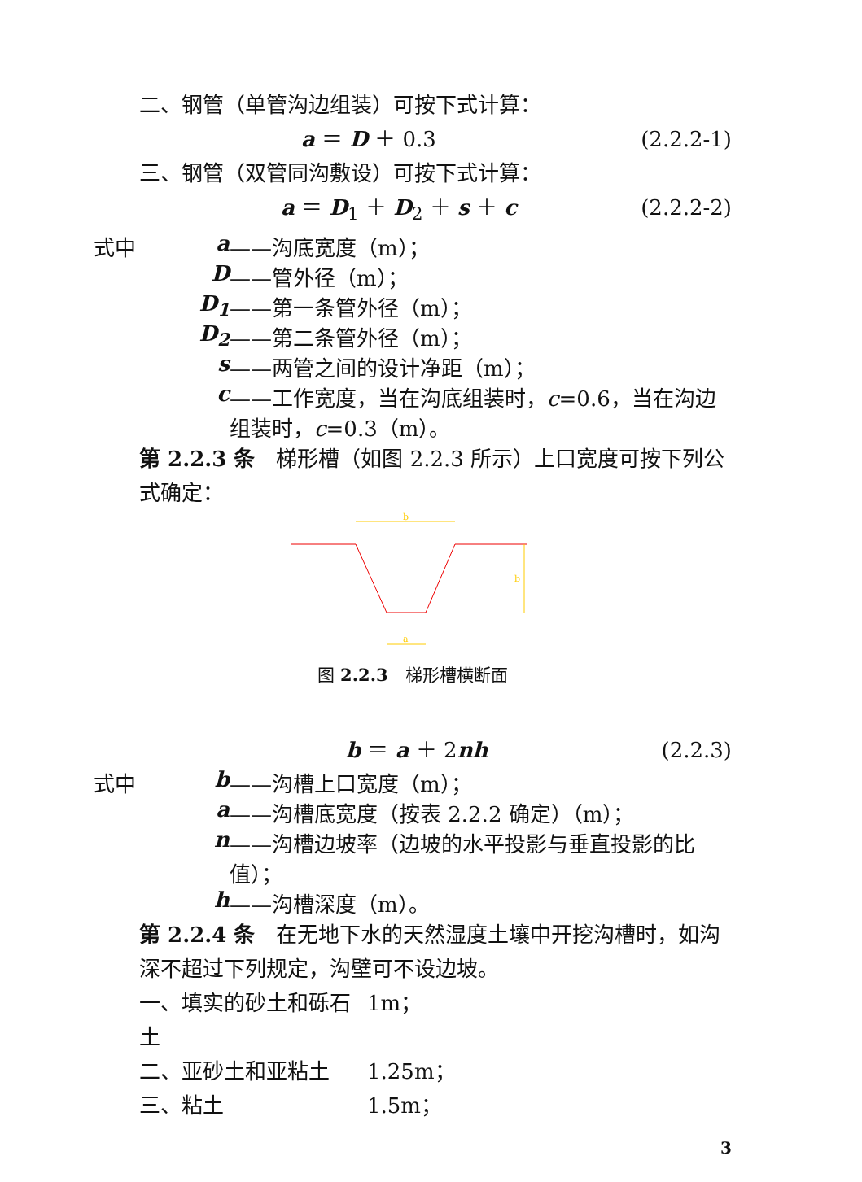二、钢管（单管沟边组装）可按下式计算：
a ＝ D ＋ 0.3 (2.2.2-1)
三、钢管（双管同沟敷设）可按下式计算：
a ＝ D<sub>1</sub> ＋ D<sub>2</sub> ＋ s ＋ c (2.2.2-2)
式中 a ——沟底宽度（m）；
D ——管外径（m）；
D<sub>1</sub> ——第一条管外径（m）；
D<sub>2</sub> ——第二条管外径（m）；
s ——两管之间的设计净距（m）；
c ——工作宽度，当在沟底组装时，c=0.6，当在沟边组装时，c=0.3（m）。
第 2.2.3 条　梯形槽（如图 2.2.3 所示）上口宽度可按下列公式确定：
b
b
a
图 2.2.3　梯形槽横断面
b ＝ a ＋ 2nh (2.2.3)
式中 b ——沟槽上口宽度（m）；
a ——沟槽底宽度（按表 2.2.2 确定）（m）；
n ——沟槽边坡率（边坡的水平投影与垂直投影的比值）；
h ——沟槽深度（m）。
第 2.2.4 条　在无地下水的天然湿度土壤中开挖沟槽时，如沟深不超过下列规定，沟壁可不设边坡。
一、填实的砂土和砾石土 1m；
二、亚砂土和亚粘土 1.25m；
三、粘土 1.5m；
3